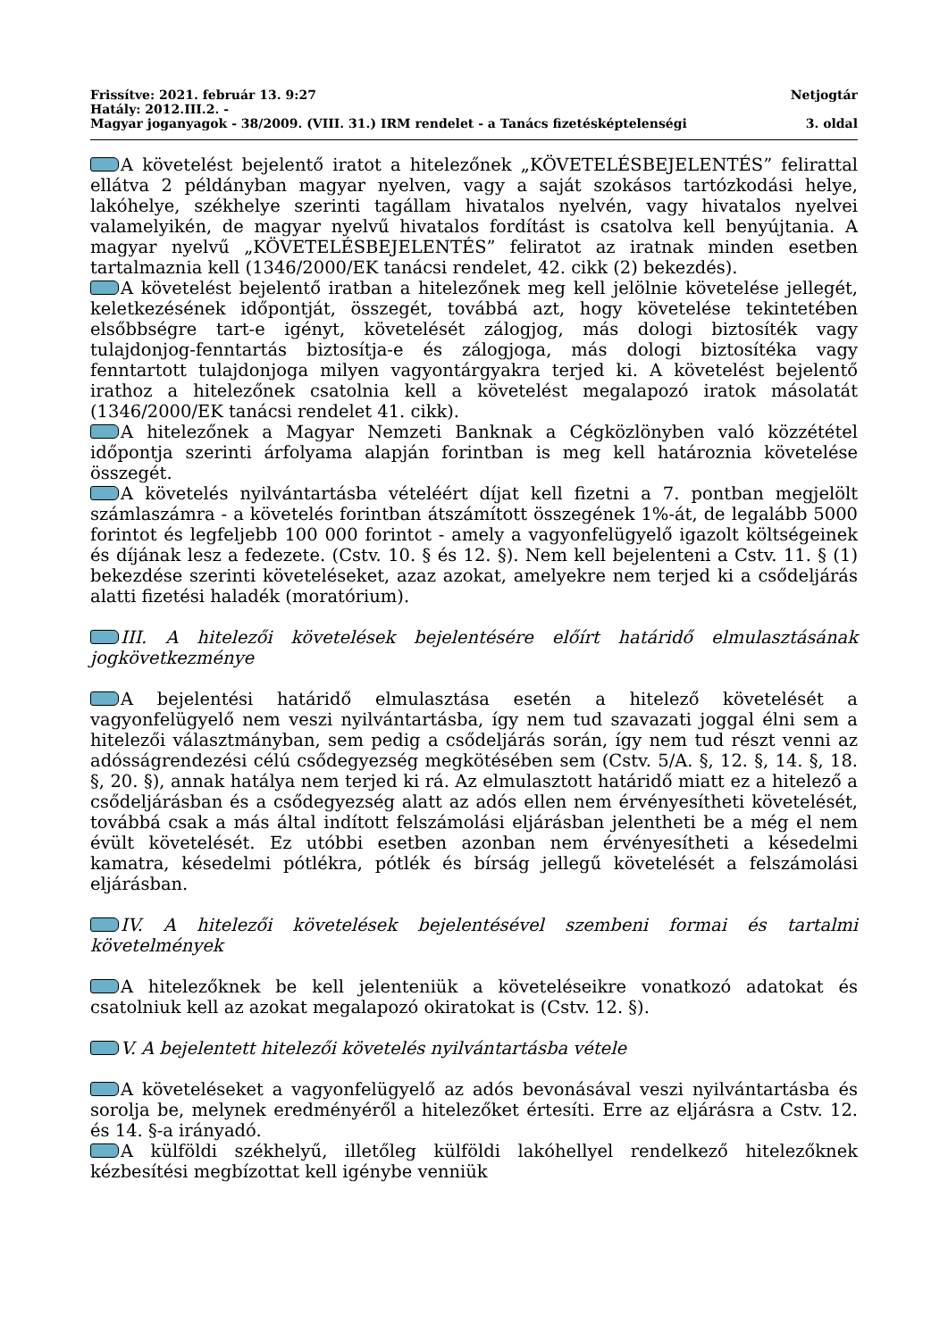Frissítve: 2021. február 13. 9:27 Netjogtár
Hatály: 2012.III.2. -
Magyar joganyagok - 38/2009. (VIII. 31.) IRM rendelet - a Tanács fizetésképtelenségi 3. oldal
A követelést bejelentő iratot a hitelezőnek „KÖVETELÉSBEJELENTÉS” felirattal ellátva 2 példányban magyar nyelven, vagy a saját szokásos tartózkodási helye, lakóhelye, székhelye szerinti tagállam hivatalos nyelvén, vagy hivatalos nyelvei valamelyikén, de magyar nyelvű hivatalos fordítást is csatolva kell benyújtania. A magyar nyelvű „KÖVETELÉSBEJELENTÉS” feliratot az iratnak minden esetben tartalmaznia kell (1346/2000/EK tanácsi rendelet, 42. cikk (2) bekezdés).
A követelést bejelentő iratban a hitelezőnek meg kell jelölnie követelése jellegét, keletkezésének időpontját, összegét, továbbá azt, hogy követelése tekintetében elsőbbségre tart-e igényt, követelését zálogjog, más dologi biztosíték vagy tulajdonjog-fenntartás biztosítja-e és zálogjoga, más dologi biztosítéka vagy fenntartott tulajdonjoga milyen vagyontárgyakra terjed ki. A követelést bejelentő irathoz a hitelezőnek csatolnia kell a követelést megalapozó iratok másolatát (1346/2000/EK tanácsi rendelet 41. cikk).
A hitelezőnek a Magyar Nemzeti Banknak a Cégközlönyben való közzététel időpontja szerinti árfolyama alapján forintban is meg kell határoznia követelése összegét.
A követelés nyilvántartásba vételéért díjat kell fizetni a 7. pontban megjelölt számlaszámra - a követelés forintban átszámított összegének 1%-át, de legalább 5000 forintot és legfeljebb 100 000 forintot - amely a vagyonfelügyelő igazolt költségeinek és díjának lesz a fedezete. (Cstv. 10. § és 12. §). Nem kell bejelenteni a Cstv. 11. § (1) bekezdése szerinti követeléseket, azaz azokat, amelyekre nem terjed ki a csődeljárás alatti fizetési haladék (moratórium).
III. A hitelezői követelések bejelentésére előírt határidő elmulasztásának jogkövetkezménye
A bejelentési határidő elmulasztása esetén a hitelező követelését a vagyonfelügyelő nem veszi nyilvántartásba, így nem tud szavazati joggal élni sem a hitelezői választmányban, sem pedig a csődeljárás során, így nem tud részt venni az adósságrendezési célú csődegyezség megkötésében sem (Cstv. 5/A. §, 12. §, 14. §, 18. §, 20. §), annak hatálya nem terjed ki rá. Az elmulasztott határidő miatt ez a hitelező a csődeljárásban és a csődegyezség alatt az adós ellen nem érvényesítheti követelését, továbbá csak a más által indított felszámolási eljárásban jelentheti be a még el nem évült követelését. Ez utóbbi esetben azonban nem érvényesítheti a késedelmi kamatra, késedelmi pótlékra, pótlék és bírság jellegű követelését a felszámolási eljárásban.
IV. A hitelezői követelések bejelentésével szembeni formai és tartalmi követelmények
A hitelezőknek be kell jelenteniük a követeléseikre vonatkozó adatokat és csatolniuk kell az azokat megalapozó okiratokat is (Cstv. 12. §).
V. A bejelentett hitelezői követelés nyilvántartásba vétele
A követeléseket a vagyonfelügyelő az adós bevonásával veszi nyilvántartásba és sorolja be, melynek eredményéről a hitelezőket értesíti. Erre az eljárásra a Cstv. 12. és 14. §-a irányadó.
A külföldi székhelyű, illetőleg külföldi lakóhellyel rendelkező hitelezőknek kézbesítési megbízottat kell igénybe venniük